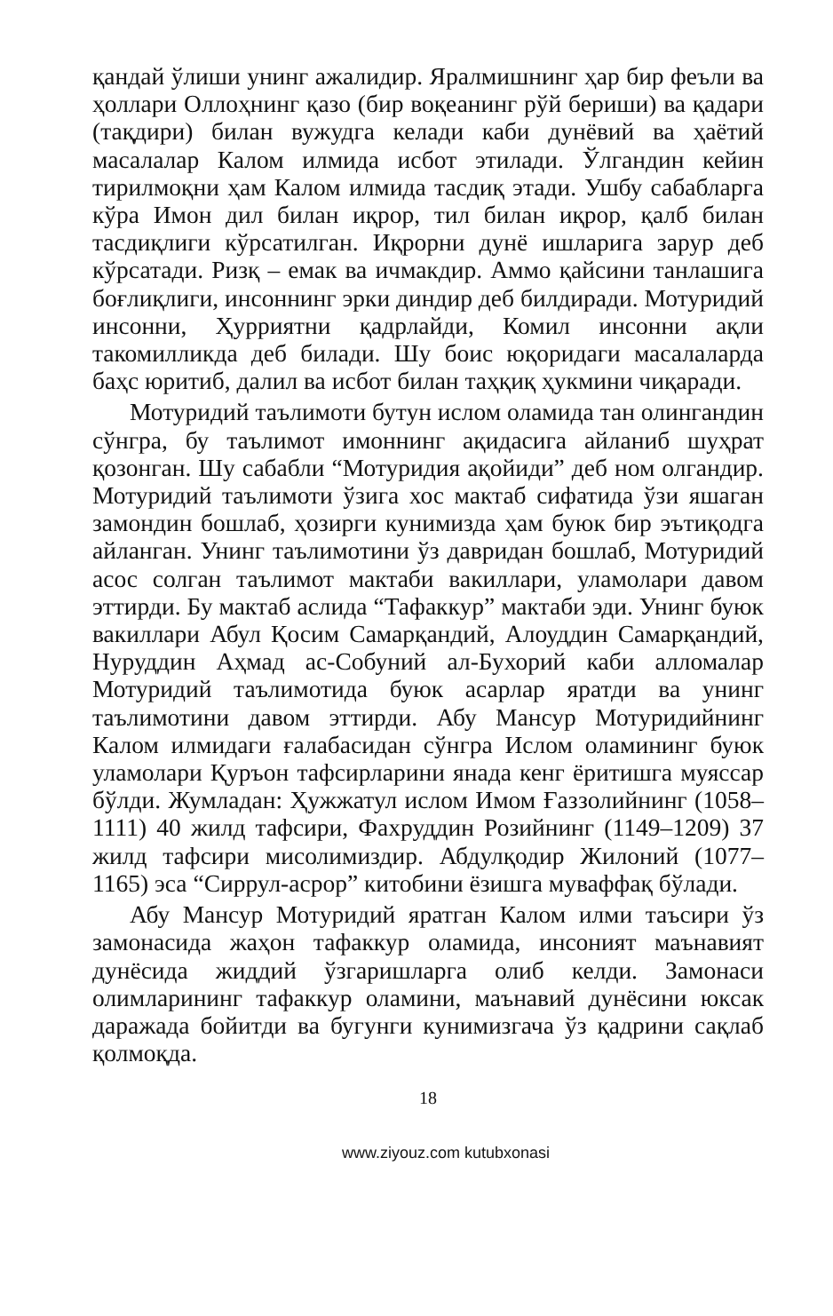қандай ўлиши унинг ажалидир. Яралмишнинг ҳар бир феъли ва ҳоллари Оллоҳнинг қазо (бир воқеанинг рўй бериши) ва қадари (тақдири) билан вужудга келади каби дунёвий ва ҳаётий масалалар Калом илмида исбот этилади. Ўлгандин кейин тирилмоқни ҳам Калом илмида тасдиқ этади. Ушбу сабабларга кўра Имон дил билан иқрор, тил билан иқрор, қалб билан тасдиқлиги кўрсатилган. Иқрорни дунё ишларига зарур деб кўрсатади. Ризқ – емак ва ичмакдир. Аммо қайсини танлашига боғлиқлиги, инсоннинг эрки диндир деб билдиради. Мотуридий инсонни, Ҳурриятни қадрлайди, Комил инсонни ақли такомилликда деб билади. Шу боис юқоридаги масалаларда баҳс юритиб, далил ва исбот билан таҳқиқ ҳукмини чиқаради.
Мотуридий таълимоти бутун ислом оламида тан олингандин сўнгра, бу таълимот имоннинг ақидасига айланиб шуҳрат қозонган. Шу сабабли “Мотуридия ақойиди” деб ном олгандир. Мотуридий таълимоти ўзига хос мактаб сифатида ўзи яшаган замондин бошлаб, ҳозирги кунимизда ҳам буюк бир эътиқодга айланган. Унинг таълимотини ўз давридан бошлаб, Мотуридий асос солган таълимот мактаби вакиллари, уламолари давом эттирди. Бу мактаб аслида “Тафаккур” мактаби эди. Унинг буюк вакиллари Абул Қосим Самарқандий, Алоуддин Самарқандий, Нуруддин Аҳмад ас-Собуний ал-Бухорий каби алломалар Мотуридий таълимотида буюк асарлар яратди ва унинг таълимотини давом эттирди. Абу Мансур Мотуридийнинг Калом илмидаги ғалабасидан сўнгра Ислом оламининг буюк уламолари Қуръон тафсирларини янада кенг ёритишга муяссар бўлди. Жумладан: Ҳужжатул ислом Имом Ғаззолийнинг (1058–1111) 40 жилд тафсири, Фахруддин Розийнинг (1149–1209) 37 жилд тафсири мисолимиздир. Абдулқодир Жилоний (1077–1165) эса “Сиррул-асрор” китобини ёзишга муваффақ бўлади.
Абу Мансур Мотуридий яратган Калом илми таъсири ўз замонасида жаҳон тафаккур оламида, инсоният маънавият дунёсида жиддий ўзгаришларга олиб келди. Замонаси олимларининг тафаккур оламини, маънавий дунёсини юксак даражада бойитди ва бугунги кунимизгача ўз қадрини сақлаб қолмоқда.
18
www.ziyouz.com kutubxonasi